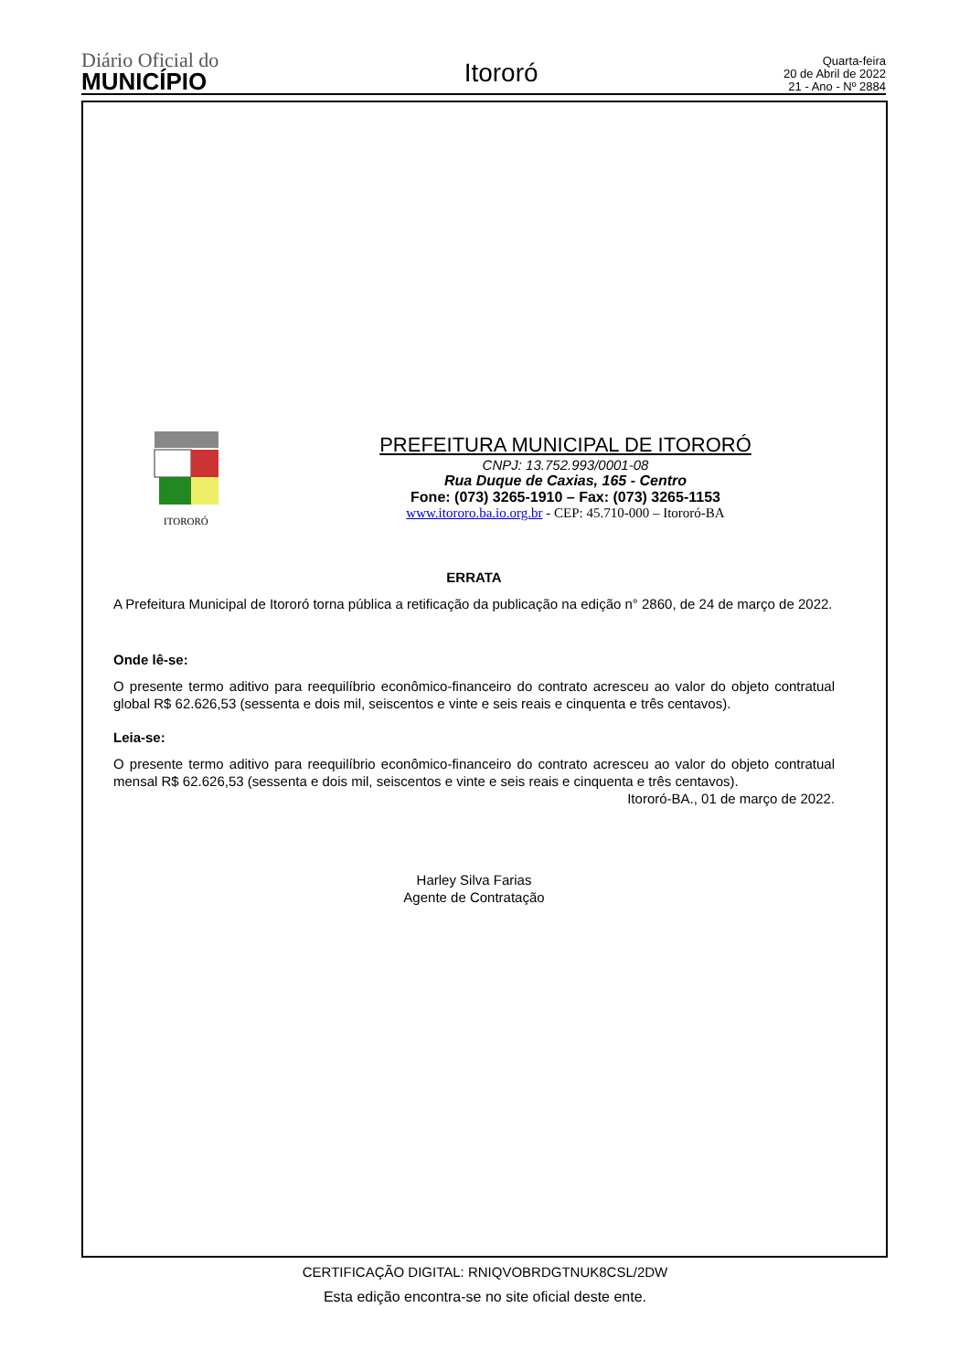Diário Oficial do
MUNICÍPIO
Itororó
Quarta-feira
20 de Abril de 2022
21 - Ano - Nº 2884
ITORORÓ
PREFEITURA MUNICIPAL DE ITORORÓ
CNPJ: 13.752.993/0001-08
Rua Duque de Caxias, 165 - Centro
Fone: (073) 3265-1910 – Fax: (073) 3265-1153
www.itororo.ba.io.org.br - CEP: 45.710-000 – Itororó-BA
ERRATA
A Prefeitura Municipal de Itororó torna pública a retificação da publicação na edição n° 2860, de 24 de março de 2022.
Onde lê-se:
O presente termo aditivo para reequilíbrio econômico-financeiro do contrato acresceu ao valor do objeto contratual global R$ 62.626,53 (sessenta e dois mil, seiscentos e vinte e seis reais e cinquenta e três centavos).
Leia-se:
O presente termo aditivo para reequilíbrio econômico-financeiro do contrato acresceu ao valor do objeto contratual mensal R$ 62.626,53 (sessenta e dois mil, seiscentos e vinte e seis reais e cinquenta e três centavos).
Itororó-BA., 01 de março de 2022.
Harley Silva Farias
Agente de Contratação
CERTIFICAÇÃO DIGITAL: RNIQVOBRDGTNUK8CSL/2DW
Esta edição encontra-se no site oficial deste ente.